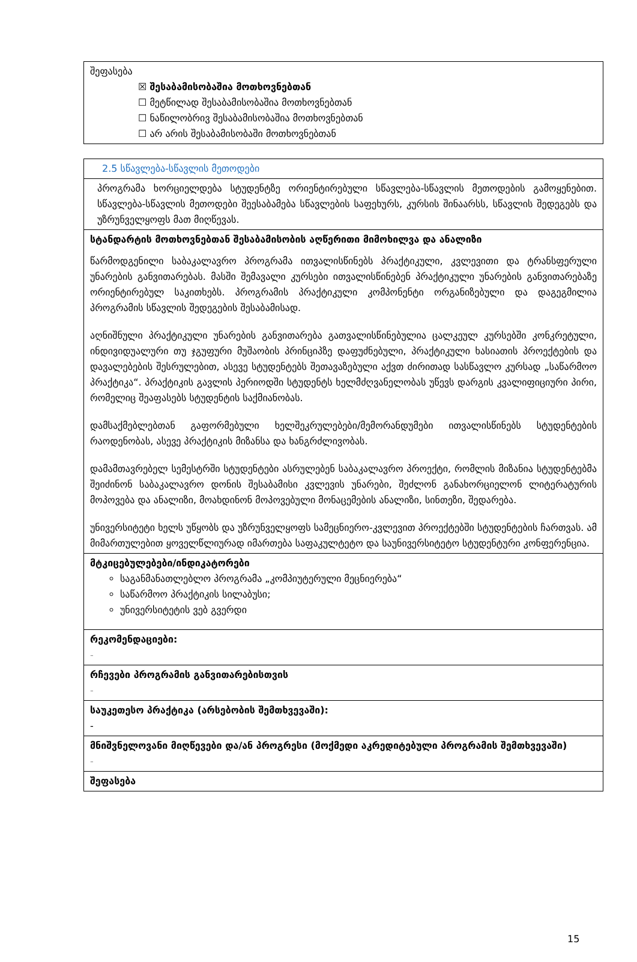| შეფასება ☒ შესაბამისობაშია მოთხოვნებთან ☐ მეტწილად შესაბამისობაშია მოთხოვნებთან ☐ ნაწილობრივ შესაბამისობაშია მოთხოვნებთან ☐ არ არის შესაბამისობაში მოთხოვნებთან |
| 2.5 სწავლება-სწავლის მეთოდები |
| პროგრამა ხორციელდება სტუდენტზე ორიენტირებული სწავლება-სწავლის მეთოდების გამოყენებით. სწავლება-სწავლის მეთოდები შეესაბამება სწავლების საფეხურს, კურსის შინაარსს, სწავლის შედეგებს და უზრუნველყოფს მათ მიღწევას. |
| სტანდარტის მოთხოვნებთან შესაბამისობის აღწერითი მიმოხილვა და ანალიზი წარმოდგენილი საბაკალავრო პროგრამა ითვალისწინებს პრაქტიკული, კვლევითი და ტრანსფერული უნარების განვითარებას. მასში შემავალი კურსები ითვალისწინებენ პრაქტიკული უნარების განვითარებაზე ორიენტირებულ საკითხებს. პროგრამის პრაქტიკული კომპონენტი ორგანიზებული და დაგეგმილია პროგრამის სწავლის შედეგების შესაბამისად. აღნიშნული პრაქტიკული უნარების განვითარება გათვალისწინებულია ცალკეულ კურსებში კონკრეტული, ინდივიდუალური თუ ჯგუფური მუშაობის პრინციპზე დაფუძნებული, პრაქტიკული ხასიათის პროექტების და დავალებების შესრულებით, ასევე სტუდენტებს შეთავაზებული აქვთ ძირითად სასწავლო კურსად „საწარმოო პრაქტიკა“. პრაქტიკის გავლის პერიოდში სტუდენტს ხელმძღვანელობას უწევს დარგის კვალიფიციური პირი, რომელიც შეაფასებს სტუდენტის საქმიანობას. დამსაქმებლებთან გაფორმებული ხელშეკრულებები/მემორანდუმები ითვალისწინებს სტუდენტების რაოდენობას, ასევე პრაქტიკის მიზანსა და ხანგრძლივობას. დამამთავრებელ სემესტრში სტუდენტები ასრულებენ საბაკალავრო პროექტი, რომლის მიზანია სტუდენტებმა შეიძინონ საბაკალავრო დონის შესაბამისი კვლევის უნარები, შეძლონ განახორციელონ ლიტერატურის მოპოვება და ანალიზი, მოახდინონ მოპოვებული მონაცემების ანალიზი, სინთეზი, შედარება. უნივერსიტეტი ხელს უწყობს და უზრუნველყოფს სამეცნიერო-კვლევით პროექტებში სტუდენტების ჩართვას. ამ მიმართულებით ყოველწლიურად იმართება საფაკულტეტო და საუნივერსიტეტო სტუდენტური კონფერენცია. |
| მტკიცებულებები/ინდიკატორები საგანმანათლებლო პროგრამა „კომპიუტერული მეცნიერება“ საწარმოო პრაქტიკის სილაბუსი; უნივერსიტეტის ვებ გვერდი |
| რეკომენდაციები: - |
| რჩევები პროგრამის განვითარებისთვის - |
| საუკეთესო პრაქტიკა (არსებობის შემთხვევაში): - |
| მნიშვნელოვანი მიღწევები და/ან პროგრესი (მოქმედი აკრედიტებული პროგრამის შემთხვევაში) - |
| შეფასება |
15